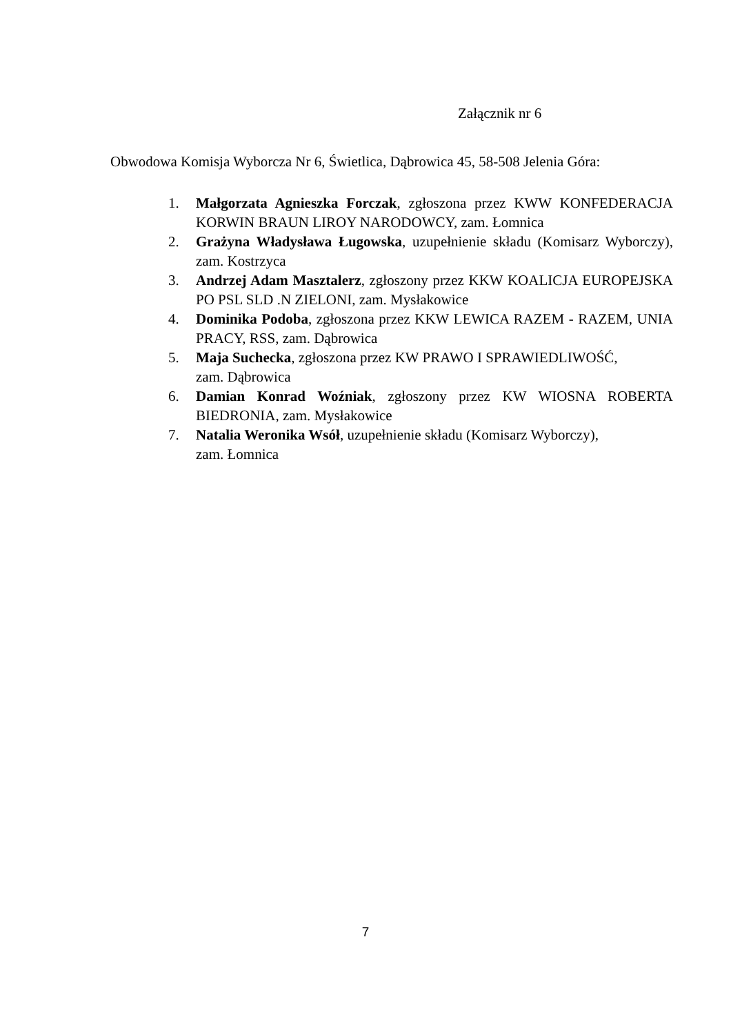Załącznik nr 6
Obwodowa Komisja Wyborcza Nr 6, Świetlica, Dąbrowica 45, 58-508 Jelenia Góra:
1. Małgorzata Agnieszka Forczak, zgłoszona przez KWW KONFEDERACJA KORWIN BRAUN LIROY NARODOWCY, zam. Łomnica
2. Grażyna Władysława Ługowska, uzupełnienie składu (Komisarz Wyborczy), zam. Kostrzyca
3. Andrzej Adam Masztalerz, zgłoszony przez KKW KOALICJA EUROPEJSKA PO PSL SLD .N ZIELONI, zam. Mysłakowice
4. Dominika Podoba, zgłoszona przez KKW LEWICA RAZEM - RAZEM, UNIA PRACY, RSS, zam. Dąbrowica
5. Maja Suchecka, zgłoszona przez KW PRAWO I SPRAWIEDLIWOŚĆ,
zam. Dąbrowica
6. Damian Konrad Woźniak, zgłoszony przez KW WIOSNA ROBERTA BIEDRONIA, zam. Mysłakowice
7. Natalia Weronika Wsół, uzupełnienie składu (Komisarz Wyborczy),
zam. Łomnica
7